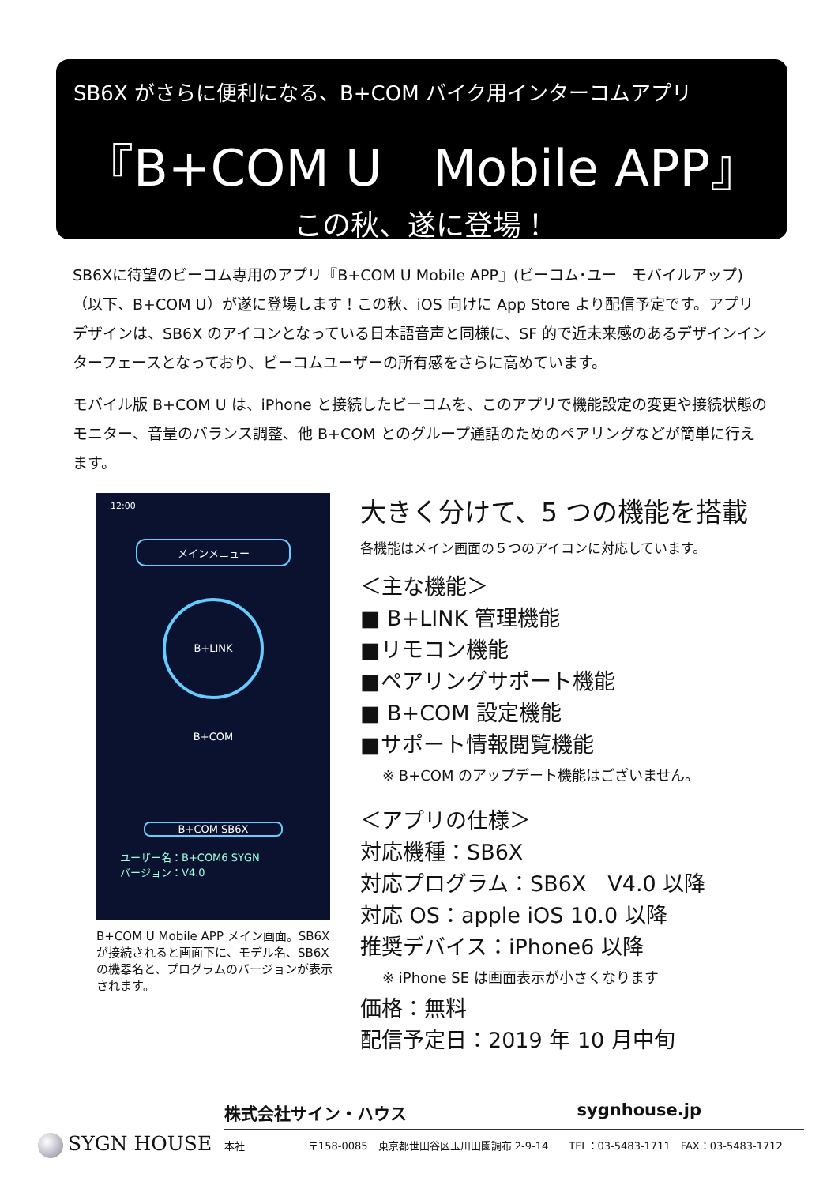SB6X がさらに便利になる、B+COM バイク用インターコムアプリ
『B+COM U　Mobile APP』
この秋、遂に登場！
SB6Xに待望のビーコム専用のアプリ『B+COM U Mobile APP』(ビーコム･ユー　モバイルアップ)（以下、B+COM U）が遂に登場します！この秋、iOS 向けに App Store より配信予定です。アプリデザインは、SB6X のアイコンとなっている日本語音声と同様に、SF 的で近未来感のあるデザインインターフェースとなっており、ビーコムユーザーの所有感をさらに高めています。
モバイル版 B+COM U は、iPhone と接続したビーコムを、このアプリで機能設定の変更や接続状態のモニター、音量のバランス調整、他 B+COM とのグループ通話のためのペアリングなどが簡単に行えます。
12:00
メインメニュー
B+LINK
B+COM
B+COM SB6X
ユーザー名：B+COM6 SYGN
バージョン：V4.0
B+COM U Mobile APP メイン画面。SB6X が接続されると画面下に、モデル名、SB6X の機器名と、プログラムのバージョンが表示されます。
大きく分けて、5 つの機能を搭載
各機能はメイン画面の５つのアイコンに対応しています。
＜主な機能＞
■ B+LINK 管理機能
■リモコン機能
■ペアリングサポート機能
■ B+COM 設定機能
■サポート情報閲覧機能
※ B+COM のアップデート機能はございません。
＜アプリの仕様＞
対応機種：SB6X
対応プログラム：SB6X　V4.0 以降
対応 OS：apple iOS 10.0 以降
推奨デバイス：iPhone6 以降
※ iPhone SE は画面表示が小さくなります
価格：無料
配信予定日：2019 年 10 月中旬
SYGN HOUSE
株式会社サイン・ハウス sygnhouse.jp
本社 〒158-0085　東京都世田谷区玉川田園調布 2-9-14　　TEL：03-5483-1711　FAX：03-5483-1712